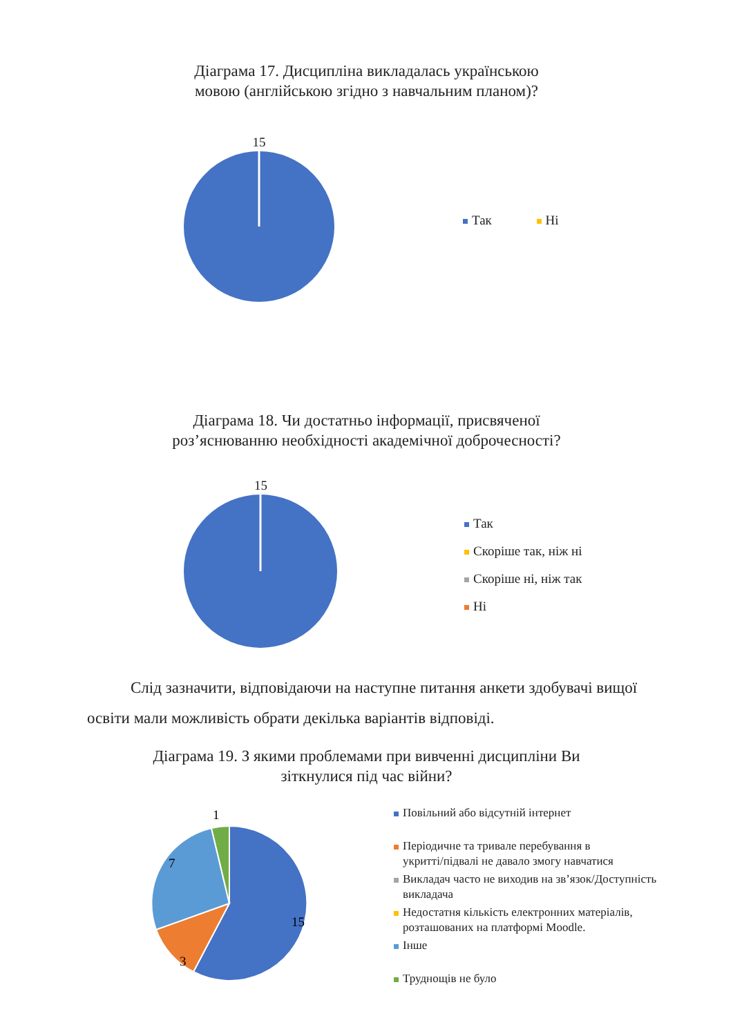Діаграма 17. Дисципліна викладалась українською
мовою (англійською згідно з навчальним планом)?
15 Так Ні
Діаграма 18. Чи достатньо інформації, присвяченої
роз’яснюванню необхідності академічної доброчесності?
15
Так
Скоріше так, ніж ні
Скоріше ні, ніж так
Ні
Слід зазначити, відповідаючи на наступне питання анкети здобувачі вищої освіти мали можливість обрати декілька варіантів відповіді.
Діаграма 19. З якими проблемами при вивченні дисципліни Ви
зіткнулися під час війни?
1
7
15
3
Повільний або відсутній інтернет
Періодичне та тривале перебування в
укритті/підвалі не давало змогу навчатися
Викладач часто не виходив на зв’язок/Доступність
викладача
Недостатня кількість електронних матеріалів,
розташованих на платформі Moodle.
Інше
Труднощів не було